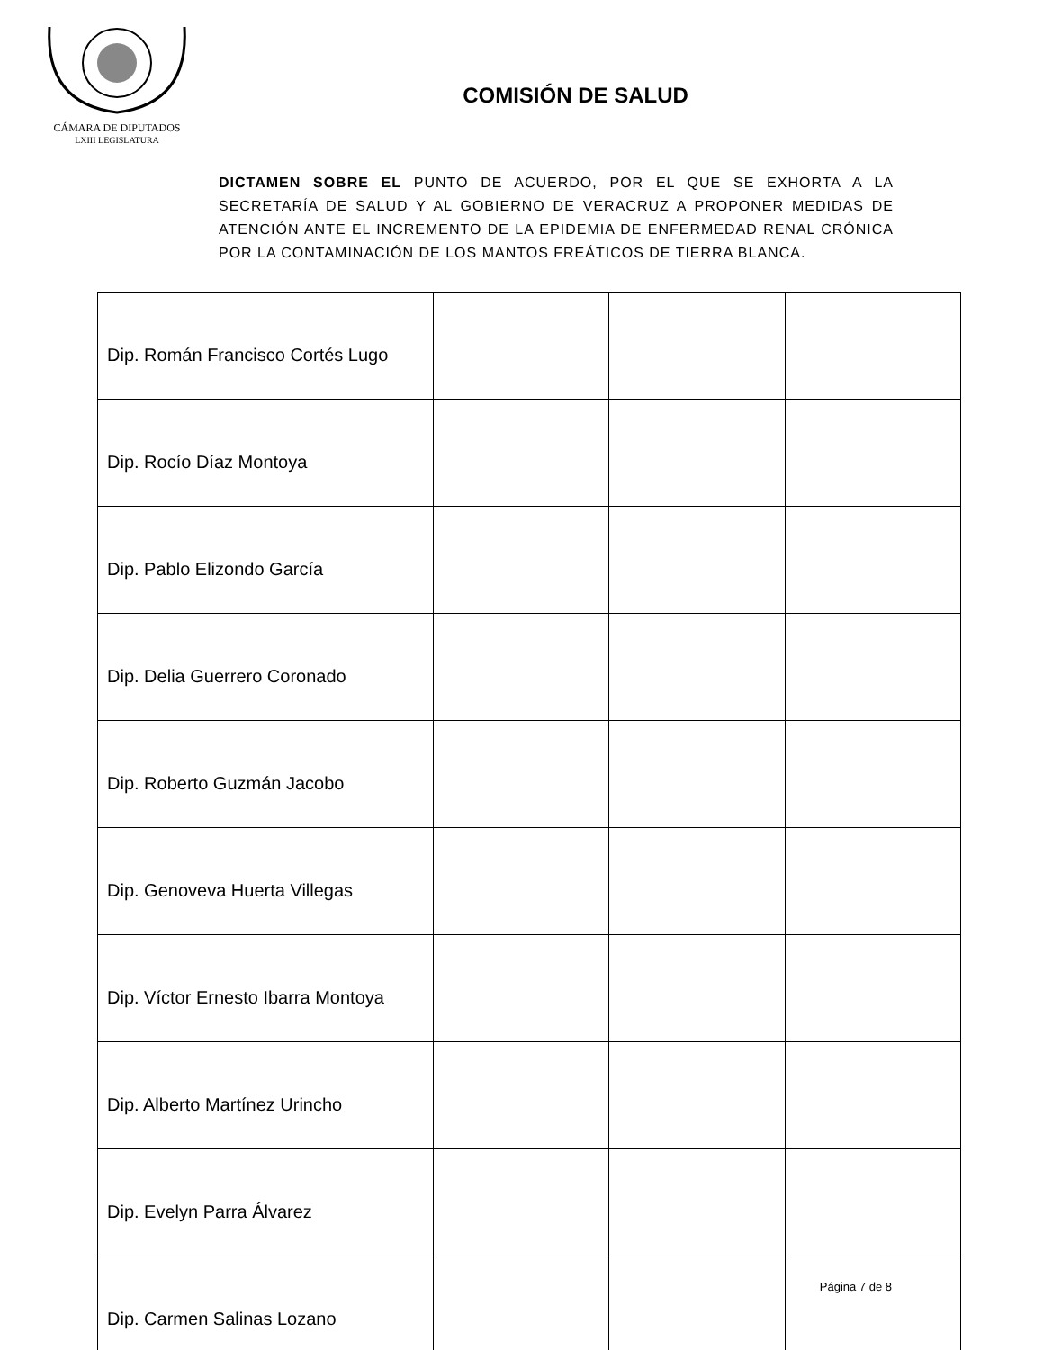CÁMARA DE DIPUTADOS
LXIII LEGISLATURA
COMISIÓN DE SALUD
DICTAMEN SOBRE EL PUNTO DE ACUERDO, POR EL QUE SE EXHORTA A LA SECRETARÍA DE SALUD Y AL GOBIERNO DE VERACRUZ A PROPONER MEDIDAS DE ATENCIÓN ANTE EL INCREMENTO DE LA EPIDEMIA DE ENFERMEDAD RENAL CRÓNICA POR LA CONTAMINACIÓN DE LOS MANTOS FREÁTICOS DE TIERRA BLANCA.
| Dip. Román Francisco Cortés Lugo | | | |
| Dip. Rocío Díaz Montoya | | | |
| Dip. Pablo Elizondo García | | | |
| Dip. Delia Guerrero Coronado | | | |
| Dip. Roberto Guzmán Jacobo | | | |
| Dip. Genoveva Huerta Villegas | | | |
| Dip. Víctor Ernesto Ibarra Montoya | | | |
| Dip. Alberto Martínez Urincho | | | |
| Dip. Evelyn Parra Álvarez | | | |
| Dip. Carmen Salinas Lozano | | | |
Página 7 de 8